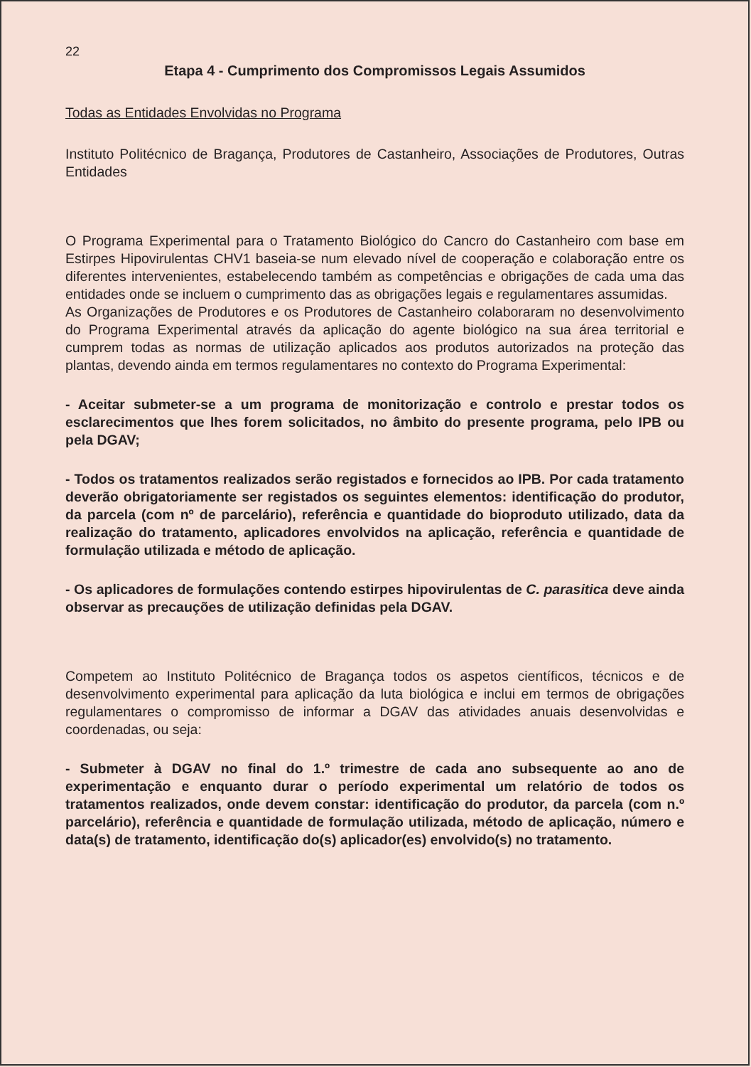22
Etapa 4 - Cumprimento dos Compromissos Legais Assumidos
Todas as Entidades Envolvidas no Programa
Instituto Politécnico de Bragança, Produtores de Castanheiro, Associações de Produtores, Outras Entidades
O Programa Experimental para o Tratamento Biológico do Cancro do Castanheiro com base em Estirpes Hipovirulentas CHV1 baseia-se num elevado nível de cooperação e colaboração entre os diferentes intervenientes, estabelecendo também as competências e obrigações de cada uma das entidades onde se incluem o cumprimento das as obrigações legais e regulamentares assumidas.
As Organizações de Produtores e os Produtores de Castanheiro colaboraram no desenvolvimento do Programa Experimental através da aplicação do agente biológico na sua área territorial e cumprem todas as normas de utilização aplicados aos produtos autorizados na proteção das plantas, devendo ainda em termos regulamentares no contexto do Programa Experimental:
- Aceitar submeter-se a um programa de monitorização e controlo e prestar todos os esclarecimentos que lhes forem solicitados, no âmbito do presente programa, pelo IPB ou pela DGAV;
- Todos os tratamentos realizados serão registados e fornecidos ao IPB. Por cada tratamento deverão obrigatoriamente ser registados os seguintes elementos: identificação do produtor, da parcela (com nº de parcelário), referência e quantidade do bioproduto utilizado, data da realização do tratamento, aplicadores envolvidos na aplicação, referência e quantidade de formulação utilizada e método de aplicação.
- Os aplicadores de formulações contendo estirpes hipovirulentas de C. parasitica deve ainda observar as precauções de utilização definidas pela DGAV.
Competem ao Instituto Politécnico de Bragança todos os aspetos científicos, técnicos e de desenvolvimento experimental para aplicação da luta biológica e inclui em termos de obrigações regulamentares o compromisso de informar a DGAV das atividades anuais desenvolvidas e coordenadas, ou seja:
- Submeter à DGAV no final do 1.º trimestre de cada ano subsequente ao ano de experimentação e enquanto durar o período experimental um relatório de todos os tratamentos realizados, onde devem constar: identificação do produtor, da parcela (com n.º parcelário), referência e quantidade de formulação utilizada, método de aplicação, número e data(s) de tratamento, identificação do(s) aplicador(es) envolvido(s) no tratamento.